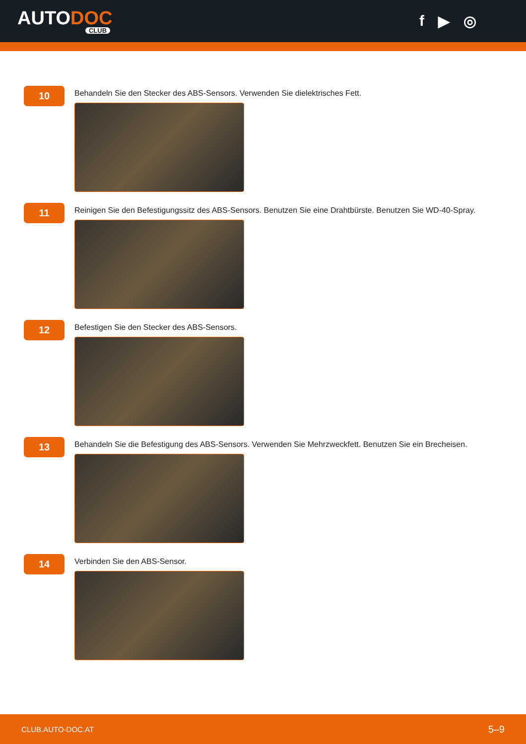AUTODOC
CLUB
f ▶ ◎
10
Behandeln Sie den Stecker des ABS-Sensors. Verwenden Sie dielektrisches Fett.
11
Reinigen Sie den Befestigungssitz des ABS-Sensors. Benutzen Sie eine Drahtbürste. Benutzen Sie WD-40-Spray.
12
Befestigen Sie den Stecker des ABS-Sensors.
13
Behandeln Sie die Befestigung des ABS-Sensors. Verwenden Sie Mehrzweckfett. Benutzen Sie ein Brecheisen.
14
Verbinden Sie den ABS-Sensor.
CLUB.AUTO-DOC.AT 5–9